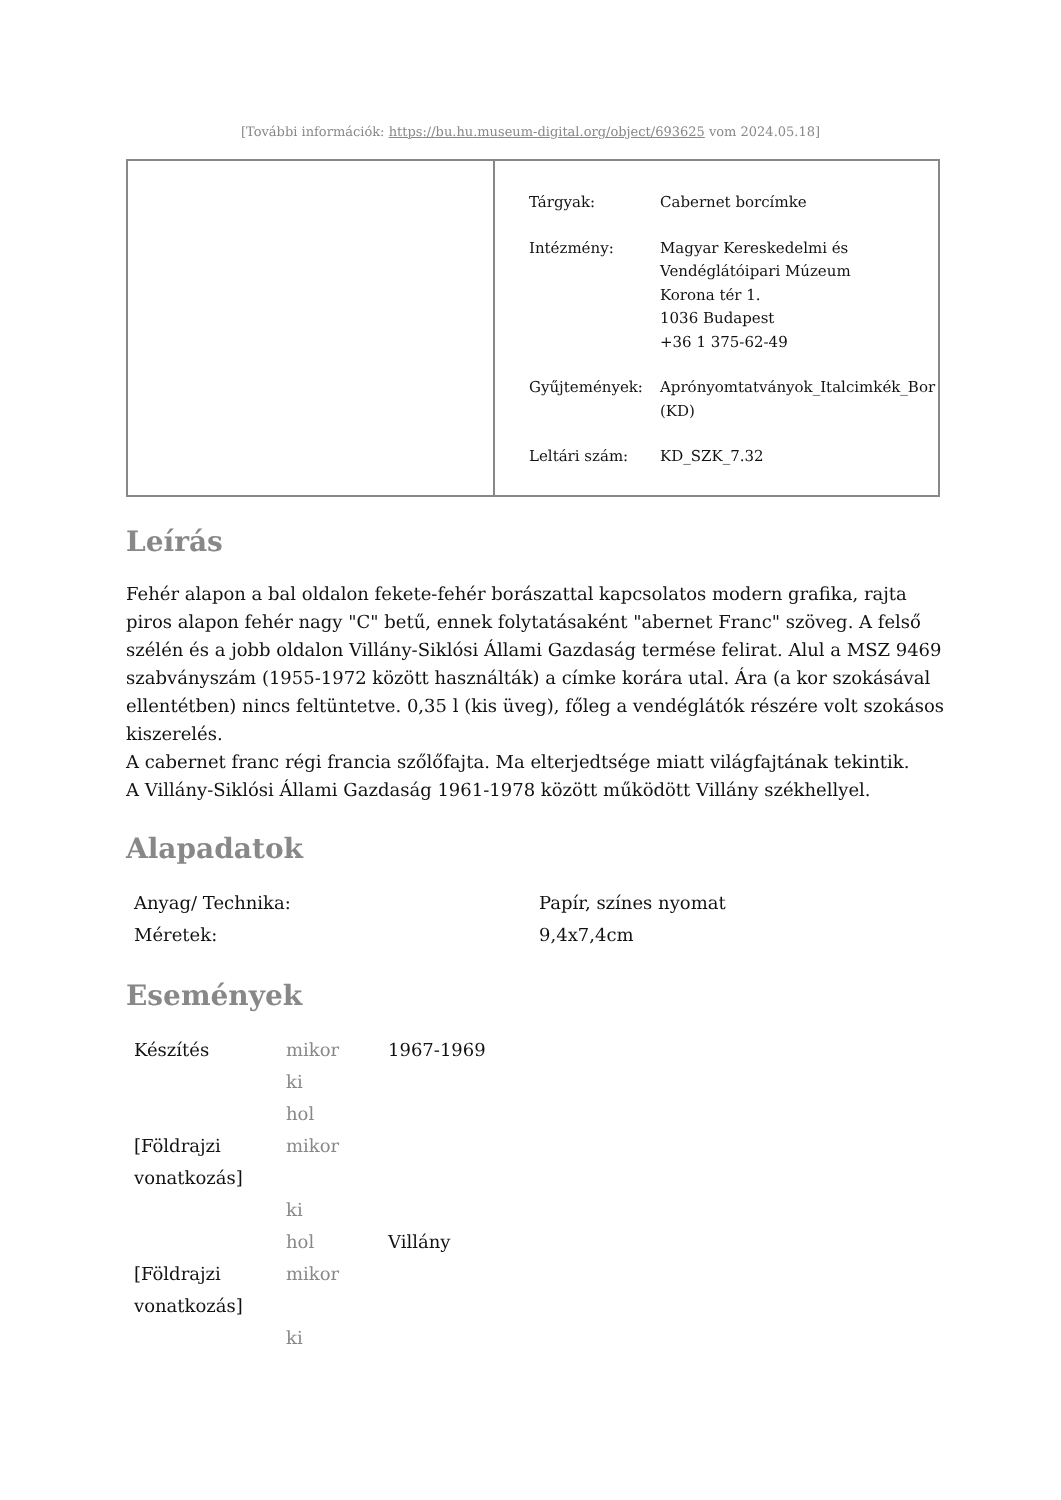[További információk: https://bu.hu.museum-digital.org/object/693625 vom 2024.05.18]
| Tárgyak: | Cabernet borcímke |
| Intézmény: | Magyar Kereskedelmi és Vendéglátóipari Múzeum Korona tér 1. 1036 Budapest +36 1 375-62-49 |
| Gyűjtemények: | Aprónyomtatványok_Italcimkék_Bor (KD) |
| Leltári szám: | KD_SZK_7.32 |
Leírás
Fehér alapon a bal oldalon fekete-fehér borászattal kapcsolatos modern grafika, rajta piros alapon fehér nagy "C" betű, ennek folytatásaként "abernet Franc" szöveg. A felső szélén és a jobb oldalon Villány-Siklósi Állami Gazdaság termése felirat. Alul a MSZ 9469 szabványszám (1955-1972 között használták) a címke korára utal. Ára (a kor szokásával ellentétben) nincs feltüntetve. 0,35 l (kis üveg), főleg a vendéglátók részére volt szokásos kiszerelés.
A cabernet franc régi francia szőlőfajta. Ma elterjedtsége miatt világfajtának tekintik.
A Villány-Siklósi Állami Gazdaság 1961-1978 között működött Villány székhellyel.
Alapadatok
| Anyag/ Technika: | Papír, színes nyomat |
| Méretek: | 9,4x7,4cm |
Események
| Készítés | mikor | 1967-1969 |
| | ki | |
| | hol | |
| [Földrajzi vonatkozás] | mikor | |
| | ki | |
| | hol | Villány |
| [Földrajzi vonatkozás] | mikor | |
| | ki | |